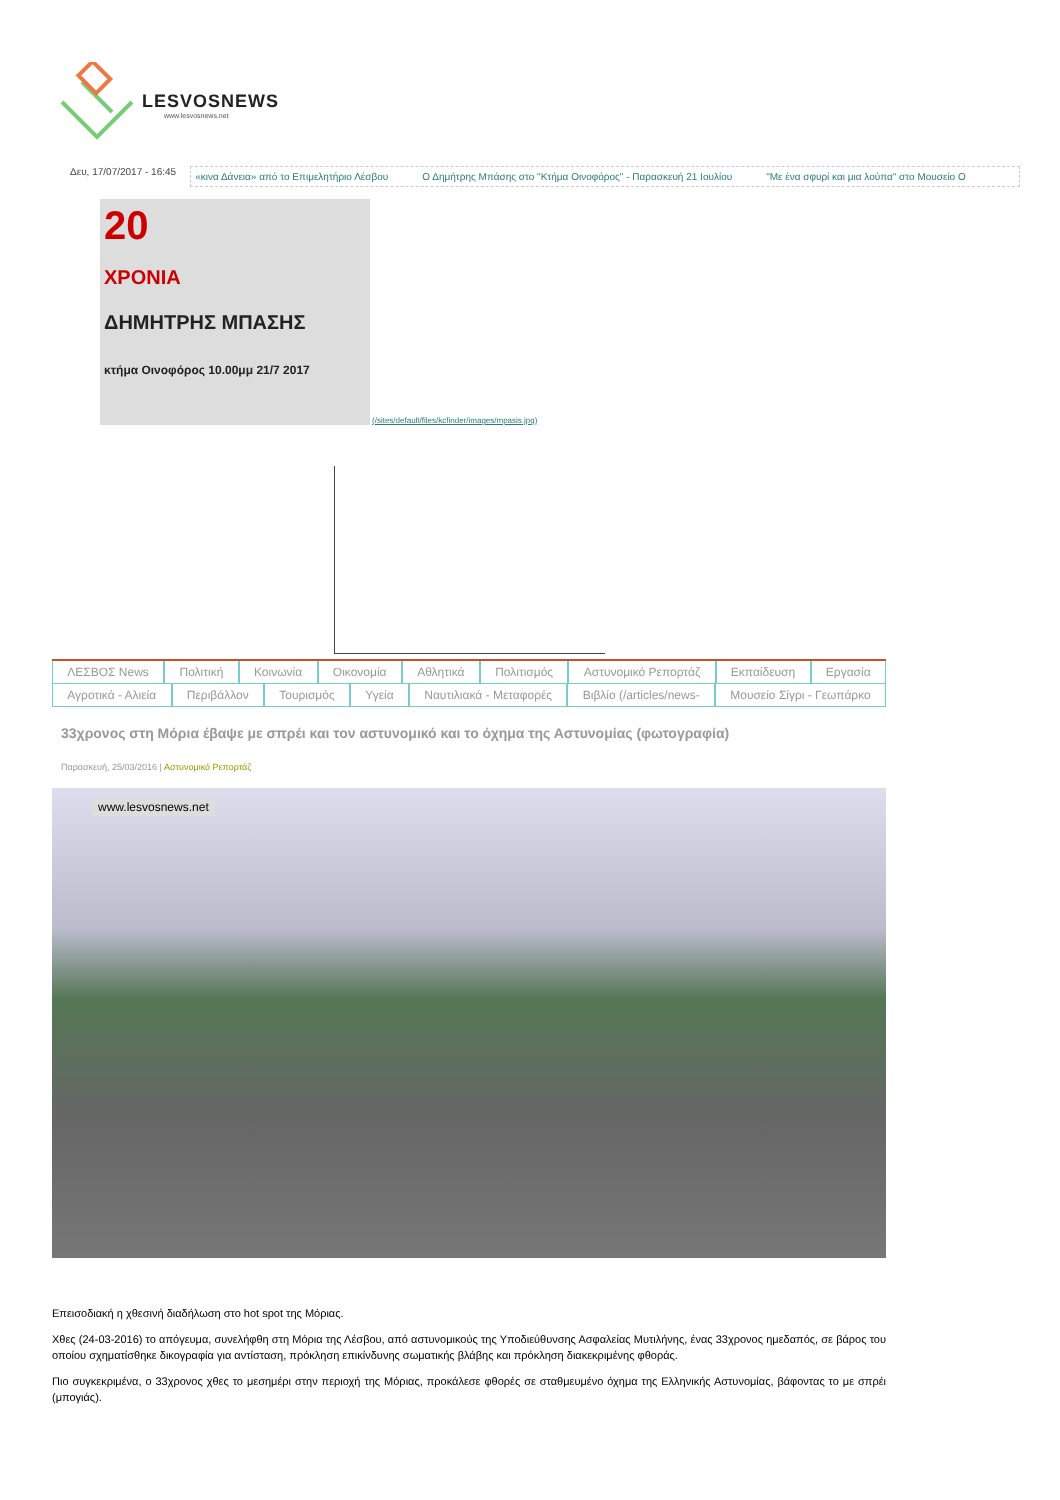LESVOSNEWS
www.lesvosnews.net
Δευ, 17/07/2017 - 16:45
«κινα Δάνεια» από το Επιμελητήριο Λέσβου Ο Δημήτρης Μπάσης στο "Κτήμα Οινοφόρος" - Παρασκευή 21 Ιουλίου "Με ένα σφυρί και μια λούπα" στο Μουσείο Ο
20
ΧΡΟΝΙΑ
ΔΗΜΗΤΡΗΣ ΜΠΑΣΗΣ
κτήμα Οινοφόρος 10.00μμ 21/7 2017
(/sites/default/files/kcfinder/images/mpasis.jpg)
ΛΕΣΒΟΣ News Πολιτική Κοινωνία Οικονομία Αθλητικά Πολιτισμός Αστυνομικό Ρεπορτάζ Εκπαίδευση Εργασία
Αγροτικά - Αλιεία Περιβάλλον Τουρισμός Υγεία Ναυτιλιακά - Μεταφορές Βιβλίο (/articles/news- Μουσείο Σίγρι - Γεωπάρκο
33χρονος στη Μόρια έβαψε με σπρέι και τον αστυνομικό και το όχημα της Αστυνομίας (φωτογραφία)
Παρασκευή, 25/03/2016 | Αστυνομικό Ρεπορτάζ
www.lesvosnews.net
Επεισοδιακή η χθεσινή διαδήλωση στο hot spot της Μόριας.
Χθες (24-03-2016) το απόγευμα, συνελήφθη στη Μόρια της Λέσβου, από αστυνομικούς της Υποδιεύθυνσης Ασφαλείας Μυτιλήνης, ένας 33χρονος ημεδαπός, σε βάρος του οποίου σχηματίσθηκε δικογραφία για αντίσταση, πρόκληση επικίνδυνης σωματικής βλάβης και πρόκληση διακεκριμένης φθοράς.
Πιο συγκεκριμένα, ο 33χρονος χθες το μεσημέρι στην περιοχή της Μόριας, προκάλεσε φθορές σε σταθμευμένο όχημα της Ελληνικής Αστυνομίας, βάφοντας το με σπρέι (μπογιάς).